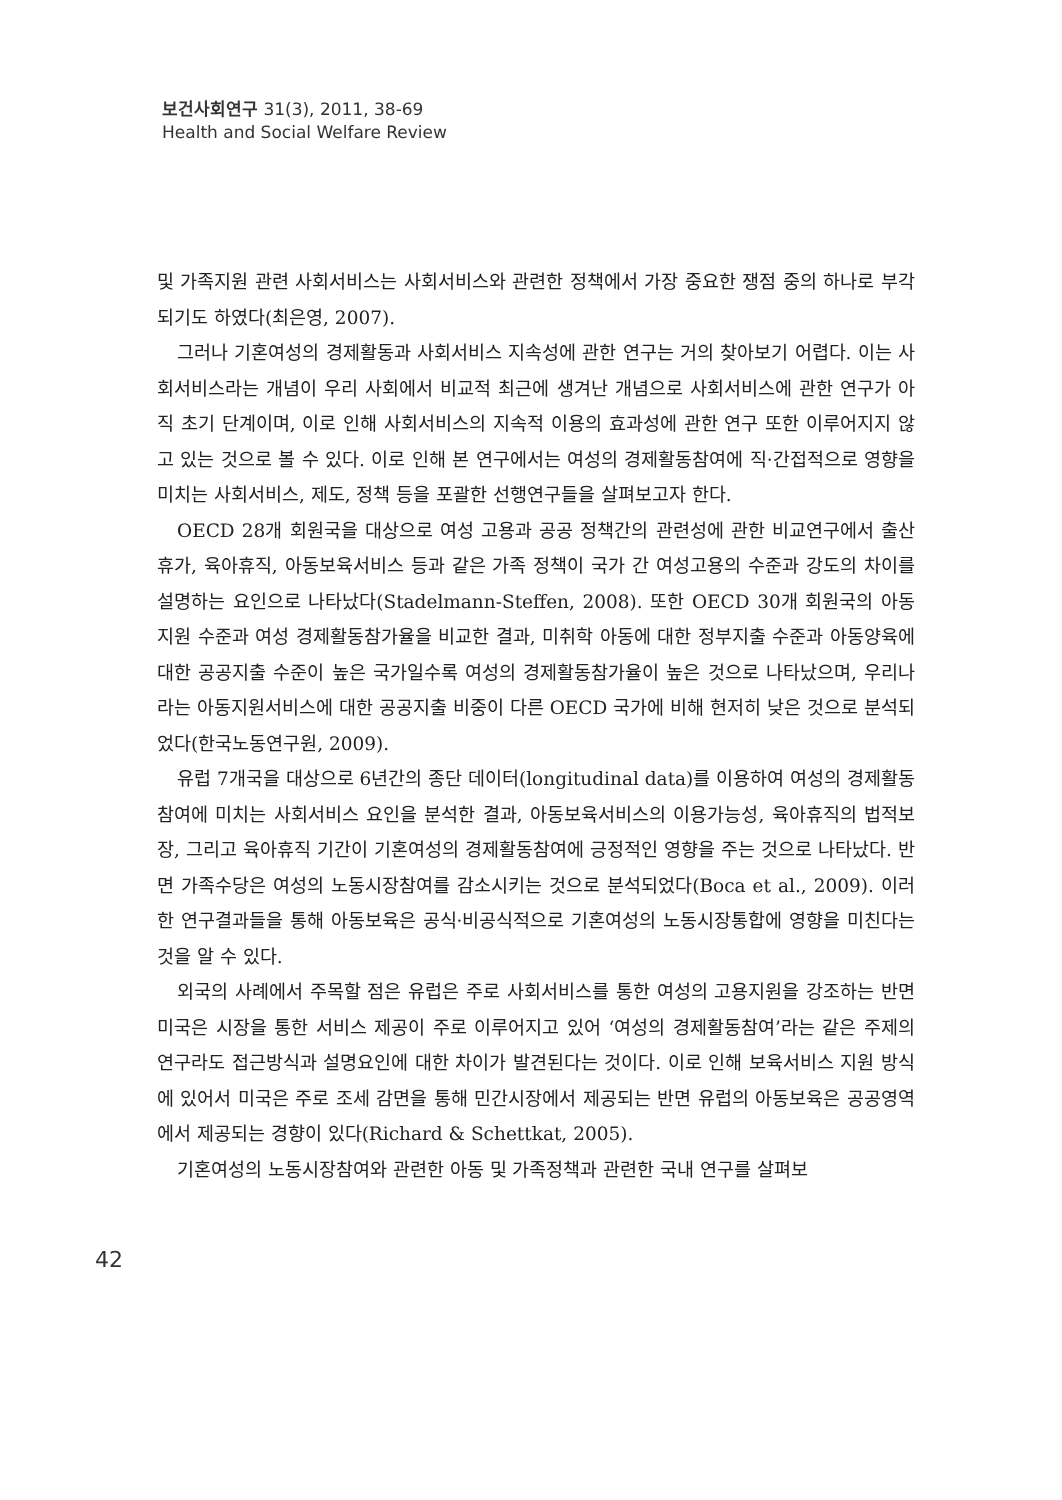보건사회연구 31(3), 2011, 38-69
Health and Social Welfare Review
및 가족지원 관련 사회서비스는 사회서비스와 관련한 정책에서 가장 중요한 쟁점 중의 하나로 부각되기도 하였다(최은영, 2007).
그러나 기혼여성의 경제활동과 사회서비스 지속성에 관한 연구는 거의 찾아보기 어렵다. 이는 사회서비스라는 개념이 우리 사회에서 비교적 최근에 생겨난 개념으로 사회서비스에 관한 연구가 아직 초기 단계이며, 이로 인해 사회서비스의 지속적 이용의 효과성에 관한 연구 또한 이루어지지 않고 있는 것으로 볼 수 있다. 이로 인해 본 연구에서는 여성의 경제활동참여에 직·간접적으로 영향을 미치는 사회서비스, 제도, 정책 등을 포괄한 선행연구들을 살펴보고자 한다.
OECD 28개 회원국을 대상으로 여성 고용과 공공 정책간의 관련성에 관한 비교연구에서 출산휴가, 육아휴직, 아동보육서비스 등과 같은 가족 정책이 국가 간 여성고용의 수준과 강도의 차이를 설명하는 요인으로 나타났다(Stadelmann-Steffen, 2008). 또한 OECD 30개 회원국의 아동지원 수준과 여성 경제활동참가율을 비교한 결과, 미취학 아동에 대한 정부지출 수준과 아동양육에 대한 공공지출 수준이 높은 국가일수록 여성의 경제활동참가율이 높은 것으로 나타났으며, 우리나라는 아동지원서비스에 대한 공공지출 비중이 다른 OECD 국가에 비해 현저히 낮은 것으로 분석되었다(한국노동연구원, 2009).
유럽 7개국을 대상으로 6년간의 종단 데이터(longitudinal data)를 이용하여 여성의 경제활동참여에 미치는 사회서비스 요인을 분석한 결과, 아동보육서비스의 이용가능성, 육아휴직의 법적보장, 그리고 육아휴직 기간이 기혼여성의 경제활동참여에 긍정적인 영향을 주는 것으로 나타났다. 반면 가족수당은 여성의 노동시장참여를 감소시키는 것으로 분석되었다(Boca et al., 2009). 이러한 연구결과들을 통해 아동보육은 공식·비공식적으로 기혼여성의 노동시장통합에 영향을 미친다는 것을 알 수 있다.
외국의 사례에서 주목할 점은 유럽은 주로 사회서비스를 통한 여성의 고용지원을 강조하는 반면 미국은 시장을 통한 서비스 제공이 주로 이루어지고 있어 ‘여성의 경제활동참여’라는 같은 주제의 연구라도 접근방식과 설명요인에 대한 차이가 발견된다는 것이다. 이로 인해 보육서비스 지원 방식에 있어서 미국은 주로 조세 감면을 통해 민간시장에서 제공되는 반면 유럽의 아동보육은 공공영역에서 제공되는 경향이 있다(Richard & Schettkat, 2005).
기혼여성의 노동시장참여와 관련한 아동 및 가족정책과 관련한 국내 연구를 살펴보
42